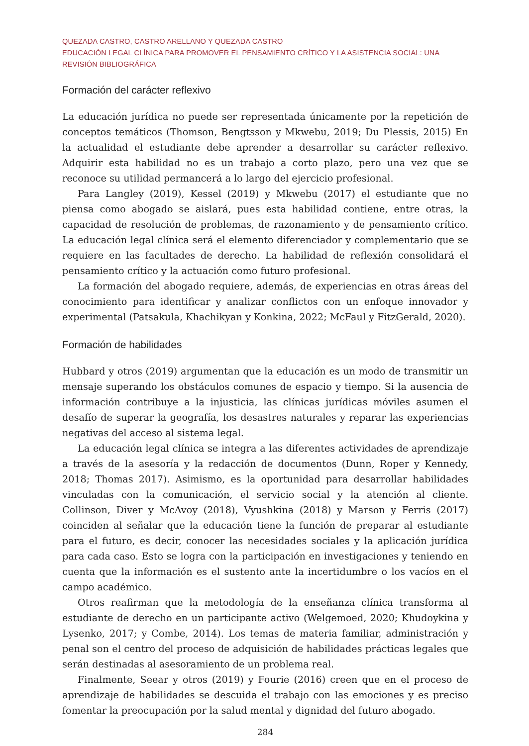QUEZADA CASTRO, CASTRO ARELLANO Y QUEZADA CASTRO
EDUCACIÓN LEGAL CLÍNICA PARA PROMOVER EL PENSAMIENTO CRÍTICO Y LA ASISTENCIA SOCIAL: UNA REVISIÓN BIBLIOGRÁFICA
Formación del carácter reflexivo
La educación jurídica no puede ser representada únicamente por la repetición de conceptos temáticos (Thomson, Bengtsson y Mkwebu, 2019; Du Plessis, 2015) En la actualidad el estudiante debe aprender a desarrollar su carácter reflexivo. Adquirir esta habilidad no es un trabajo a corto plazo, pero una vez que se reconoce su utilidad permancerá a lo largo del ejercicio profesional.
Para Langley (2019), Kessel (2019) y Mkwebu (2017) el estudiante que no piensa como abogado se aislará, pues esta habilidad contiene, entre otras, la capacidad de resolución de problemas, de razonamiento y de pensamiento crítico. La educación legal clínica será el elemento diferenciador y complementario que se requiere en las facultades de derecho. La habilidad de reflexión consolidará el pensamiento crítico y la actuación como futuro profesional.
La formación del abogado requiere, además, de experiencias en otras áreas del conocimiento para identificar y analizar conflictos con un enfoque innovador y experimental (Patsakula, Khachikyan y Konkina, 2022; McFaul y FitzGerald, 2020).
Formación de habilidades
Hubbard y otros (2019) argumentan que la educación es un modo de transmitir un mensaje superando los obstáculos comunes de espacio y tiempo. Si la ausencia de información contribuye a la injusticia, las clínicas jurídicas móviles asumen el desafío de superar la geografía, los desastres naturales y reparar las experiencias negativas del acceso al sistema legal.
La educación legal clínica se integra a las diferentes actividades de aprendizaje a través de la asesoría y la redacción de documentos (Dunn, Roper y Kennedy, 2018; Thomas 2017). Asimismo, es la oportunidad para desarrollar habilidades vinculadas con la comunicación, el servicio social y la atención al cliente. Collinson, Diver y McAvoy (2018), Vyushkina (2018) y Marson y Ferris (2017) coinciden al señalar que la educación tiene la función de preparar al estudiante para el futuro, es decir, conocer las necesidades sociales y la aplicación jurídica para cada caso. Esto se logra con la participación en investigaciones y teniendo en cuenta que la información es el sustento ante la incertidumbre o los vacíos en el campo académico.
Otros reafirman que la metodología de la enseñanza clínica transforma al estudiante de derecho en un participante activo (Welgemoed, 2020; Khudoykina y Lysenko, 2017; y Combe, 2014). Los temas de materia familiar, administración y penal son el centro del proceso de adquisición de habilidades prácticas legales que serán destinadas al asesoramiento de un problema real.
Finalmente, Seear y otros (2019) y Fourie (2016) creen que en el proceso de aprendizaje de habilidades se descuida el trabajo con las emociones y es preciso fomentar la preocupación por la salud mental y dignidad del futuro abogado.
284